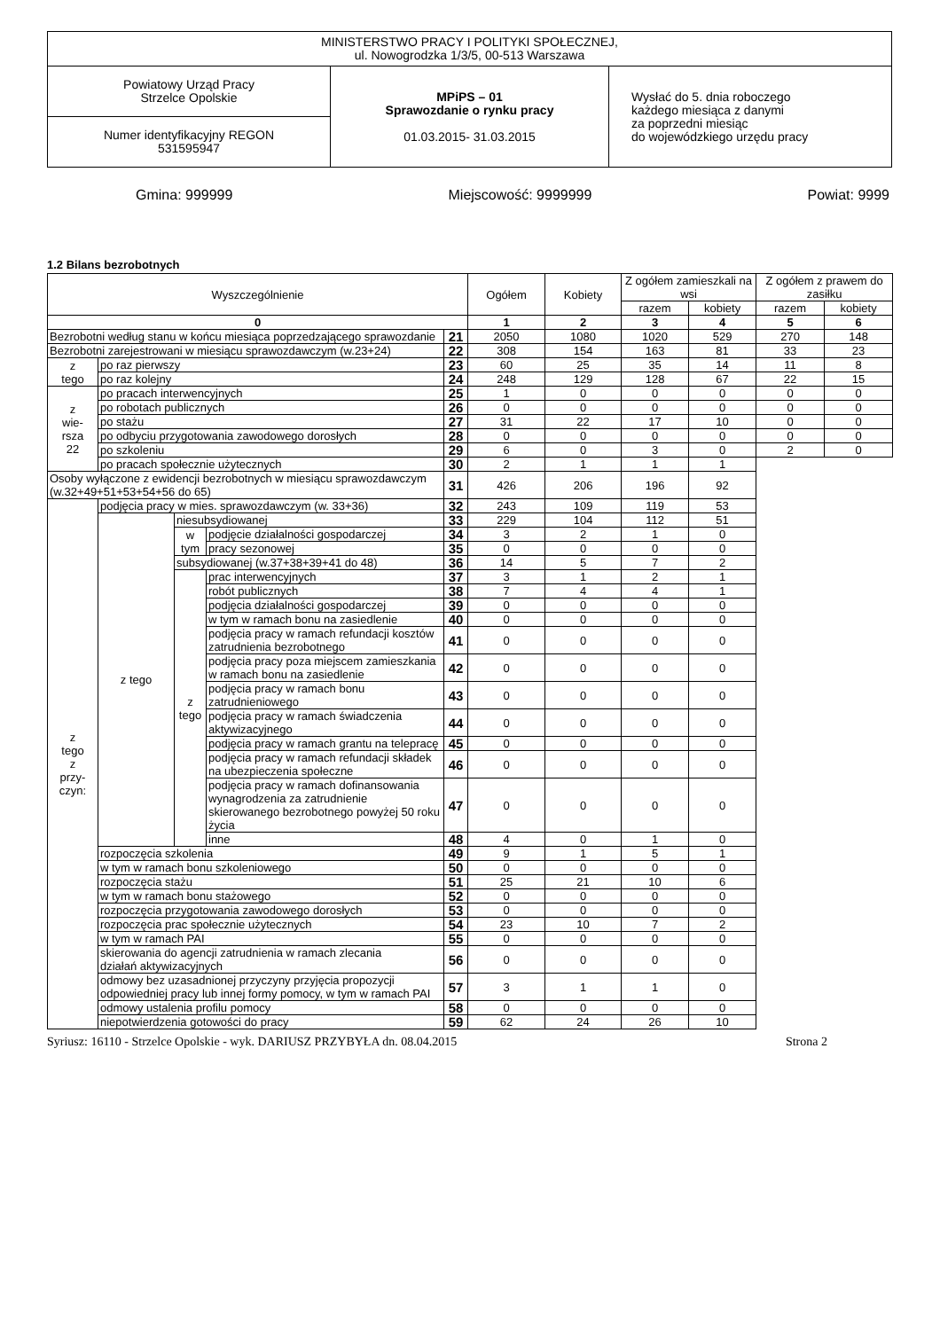| MINISTERSTWO PRACY I POLITYKI SPOŁECZNEJ, ul. Nowogrodzka 1/3/5, 00-513 Warszawa | | |
| Powiatowy Urząd Pracy Strzelce Opolskie | MPiPS – 01 Sprawozdanie o rynku pracy 01.03.2015- 31.03.2015 | Wysłać do 5. dnia roboczego każdego miesiąca z danymi za poprzedni miesiąc do wojewódzkiego urzędu pracy |
| Numer identyfikacyjny REGON 531595947 | | |
Gmina: 999999 Miejscowość: 9999999 Powiat: 9999
1.2 Bilans bezrobotnych
| Wyszczególnienie | | | | | Ogółem | Kobiety | Z ogółem zamieszkali na wsi | | Z ogółem z prawem do zasiłku | |
| | | | | | | | razem | kobiety | razem | kobiety |
| 0 | | | | | 1 | 2 | 3 | 4 | 5 | 6 |
| Bezrobotni według stanu w końcu miesiąca poprzedzającego sprawozdanie | | | | 21 | 2050 | 1080 | 1020 | 529 | 270 | 148 |
| Bezrobotni zarejestrowani w miesiącu sprawozdawczym (w.23+24) | | | | 22 | 308 | 154 | 163 | 81 | 33 | 23 |
| z tego | po raz pierwszy | | | 23 | 60 | 25 | 35 | 14 | 11 | 8 |
| | po raz kolejny | | | 24 | 248 | 129 | 128 | 67 | 22 | 15 |
| z wie- rsza 22 | po pracach interwencyjnych | | | 25 | 1 | 0 | 0 | 0 | 0 | 0 |
| | po robotach publicznych | | | 26 | 0 | 0 | 0 | 0 | 0 | 0 |
| | po stażu | | | 27 | 31 | 22 | 17 | 10 | 0 | 0 |
| | po odbyciu przygotowania zawodowego dorosłych | | | 28 | 0 | 0 | 0 | 0 | 0 | 0 |
| | po szkoleniu | | | 29 | 6 | 0 | 3 | 0 | 2 | 0 |
| | po pracach społecznie użytecznych | | | 30 | 2 | 1 | 1 | 1 | | |
| Osoby wyłączone z ewidencji bezrobotnych w miesiącu sprawozdawczym (w.32+49+51+53+54+56 do 65) | | | | 31 | 426 | 206 | 196 | 92 | | |
| z tego z przy- czyn: | podjęcia pracy w mies. sprawozdawczym (w. 33+36) | | | 32 | 243 | 109 | 119 | 53 | | |
| | z tego | niesubsydiowanej | | 33 | 229 | 104 | 112 | 51 | | |
| | | w tym | podjęcie działalności gospodarczej | 34 | 3 | 2 | 1 | 0 | | |
| | | | pracy sezonowej | 35 | 0 | 0 | 0 | 0 | | |
| | | subsydiowanej (w.37+38+39+41 do 48) | | 36 | 14 | 5 | 7 | 2 | | |
| | | z tego | prac interwencyjnych | 37 | 3 | 1 | 2 | 1 | | |
| | | | robót publicznych | 38 | 7 | 4 | 4 | 1 | | |
| | | | podjęcia działalności gospodarczej | 39 | 0 | 0 | 0 | 0 | | |
| | | | w tym w ramach bonu na zasiedlenie | 40 | 0 | 0 | 0 | 0 | | |
| | | | podjęcia pracy w ramach refundacji kosztów zatrudnienia bezrobotnego | 41 | 0 | 0 | 0 | 0 | | |
| | | | podjęcia pracy poza miejscem zamieszkania w ramach bonu na zasiedlenie | 42 | 0 | 0 | 0 | 0 | | |
| | | | podjęcia pracy w ramach bonu zatrudnieniowego | 43 | 0 | 0 | 0 | 0 | | |
| | | | podjęcia pracy w ramach świadczenia aktywizacyjnego | 44 | 0 | 0 | 0 | 0 | | |
| | | | podjęcia pracy w ramach grantu na telepracę | 45 | 0 | 0 | 0 | 0 | | |
| | | | podjęcia pracy w ramach refundacji składek na ubezpieczenia społeczne | 46 | 0 | 0 | 0 | 0 | | |
| | | | podjęcia pracy w ramach dofinansowania wynagrodzenia za zatrudnienie skierowanego bezrobotnego powyżej 50 roku życia | 47 | 0 | 0 | 0 | 0 | | |
| | | | inne | 48 | 4 | 0 | 1 | 0 | | |
| | rozpoczęcia szkolenia | | | 49 | 9 | 1 | 5 | 1 | | |
| | w tym w ramach bonu szkoleniowego | | | 50 | 0 | 0 | 0 | 0 | | |
| | rozpoczęcia stażu | | | 51 | 25 | 21 | 10 | 6 | | |
| | w tym w ramach bonu stażowego | | | 52 | 0 | 0 | 0 | 0 | | |
| | rozpoczęcia przygotowania zawodowego dorosłych | | | 53 | 0 | 0 | 0 | 0 | | |
| | rozpoczęcia prac społecznie użytecznych | | | 54 | 23 | 10 | 7 | 2 | | |
| | w tym w ramach PAI | | | 55 | 0 | 0 | 0 | 0 | | |
| | skierowania do agencji zatrudnienia w ramach zlecania działań aktywizacyjnych | | | 56 | 0 | 0 | 0 | 0 | | |
| | odmowy bez uzasadnionej przyczyny przyjęcia propozycji odpowiedniej pracy lub innej formy pomocy, w tym w ramach PAI | | | 57 | 3 | 1 | 1 | 0 | | |
| | odmowy ustalenia profilu pomocy | | | 58 | 0 | 0 | 0 | 0 | | |
| | niepotwierdzenia gotowości do pracy | | | 59 | 62 | 24 | 26 | 10 | | |
Syriusz: 16110 - Strzelce Opolskie - wyk. DARIUSZ PRZYBYŁA dn. 08.04.2015 Strona 2